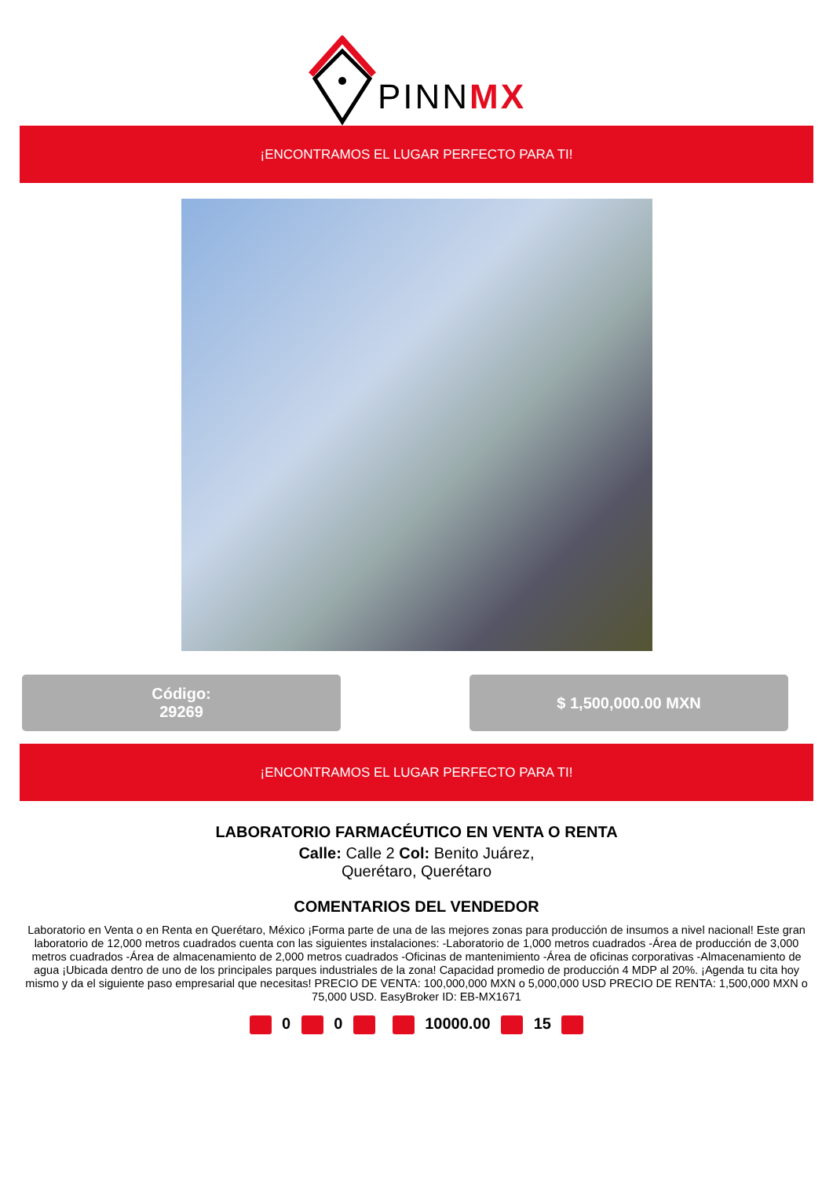PINNMX
¡ENCONTRAMOS EL LUGAR PERFECTO PARA TI!
Código:
29269
$ 1,500,000.00 MXN
¡ENCONTRAMOS EL LUGAR PERFECTO PARA TI!
LABORATORIO FARMACÉUTICO EN VENTA O RENTA
Calle: Calle 2 Col: Benito Juárez,
Querétaro, Querétaro
COMENTARIOS DEL VENDEDOR
Laboratorio en Venta o en Renta en Querétaro, México ¡Forma parte de una de las mejores zonas para producción de insumos a nivel nacional! Este gran laboratorio de 12,000 metros cuadrados cuenta con las siguientes instalaciones: -Laboratorio de 1,000 metros cuadrados -Área de producción de 3,000 metros cuadrados -Área de almacenamiento de 2,000 metros cuadrados -Oficinas de mantenimiento -Área de oficinas corporativas -Almacenamiento de agua ¡Ubicada dentro de uno de los principales parques industriales de la zona! Capacidad promedio de producción 4 MDP al 20%. ¡Agenda tu cita hoy mismo y da el siguiente paso empresarial que necesitas! PRECIO DE VENTA: 100,000,000 MXN o 5,000,000 USD PRECIO DE RENTA: 1,500,000 MXN o 75,000 USD. EasyBroker ID: EB-MX1671
0 0 10000.00 15